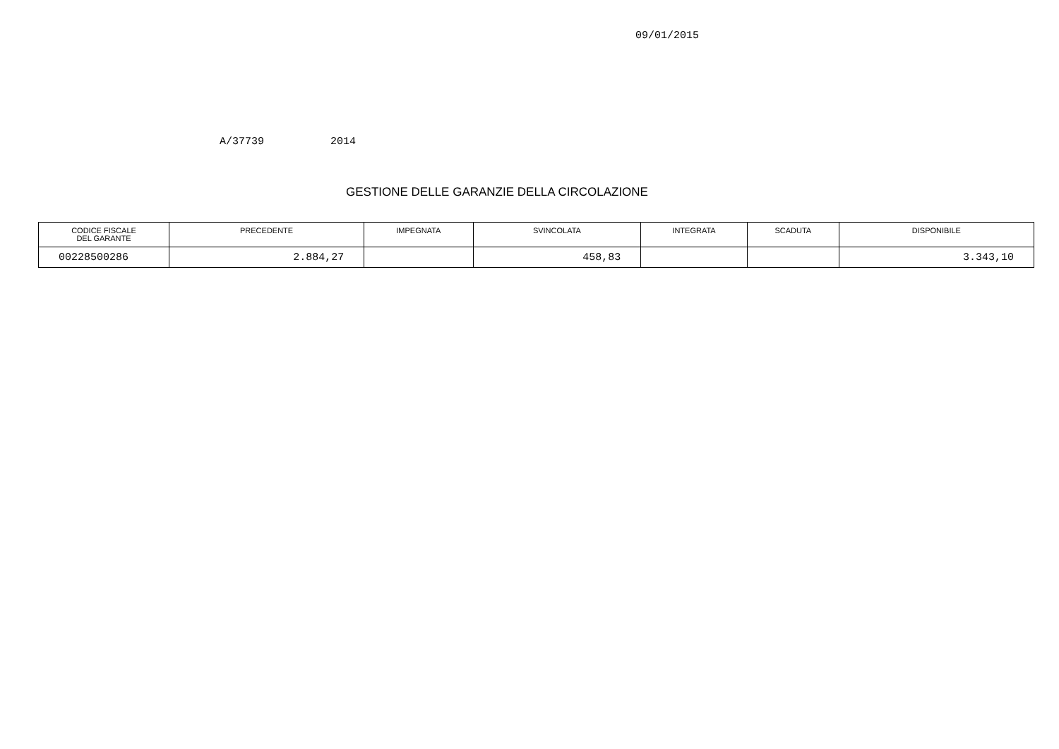09/01/2015
A/37739 2014
GESTIONE DELLE GARANZIE DELLA CIRCOLAZIONE
| CODICE FISCALE DEL GARANTE | PRECEDENTE | IMPEGNATA | SVINCOLATA | INTEGRATA | SCADUTA | DISPONIBILE |
| --- | --- | --- | --- | --- | --- | --- |
| 00228500286 | 2.884,27 | | 458,83 | | | 3.343,10 |